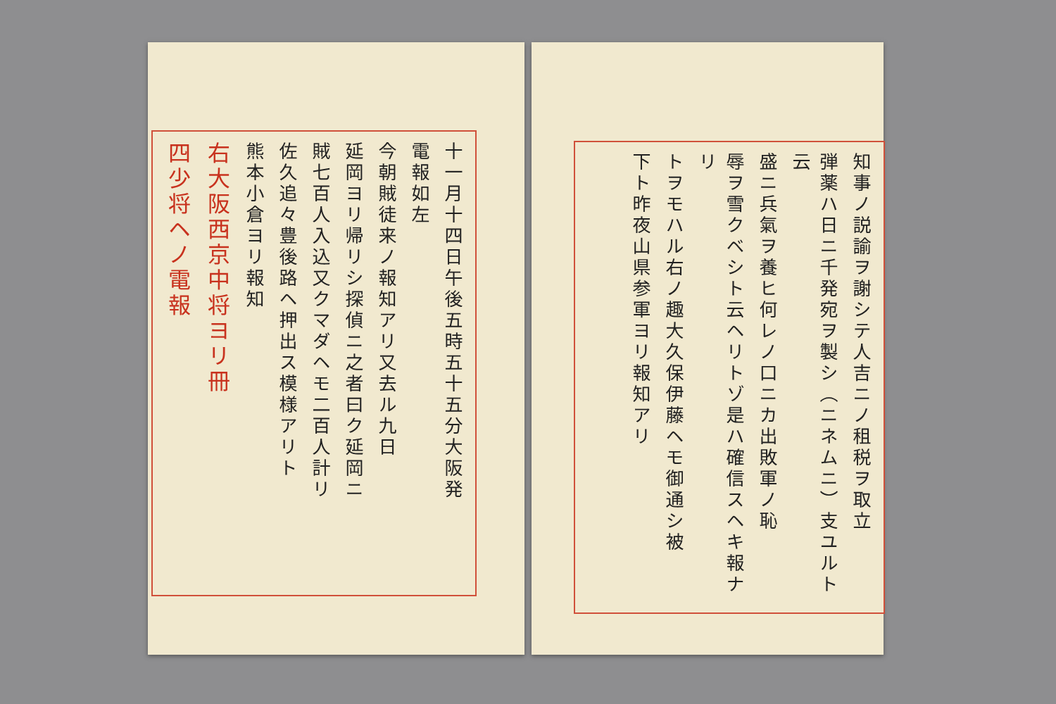十一月十四日午後五時五十五分大阪発
電報如左
今朝賊徒来ノ報知アリ又去ル九日
延岡ヨリ帰リシ探偵ニ之者曰ク延岡ニ
賊七百人入込又クマダヘモ二百人計リ
佐久追々豊後路ヘ押出ス模様アリト
熊本小倉ヨリ報知
右大阪西京中将ヨリ冊
四少将ヘノ電報
知事ノ説諭ヲ謝シテ人吉ニノ租税ヲ取立
弾薬ハ日ニ千発宛ヲ製シ（ニネムニ）支ユルト云
盛ニ兵氣ヲ養ヒ何レノ口ニカ出敗軍ノ恥
辱ヲ雪クベシト云ヘリトゾ是ハ確信スヘキ報ナリ
トヲモハル右ノ趣大久保伊藤ヘモ御通シ被
下ト昨夜山県参軍ヨリ報知アリ